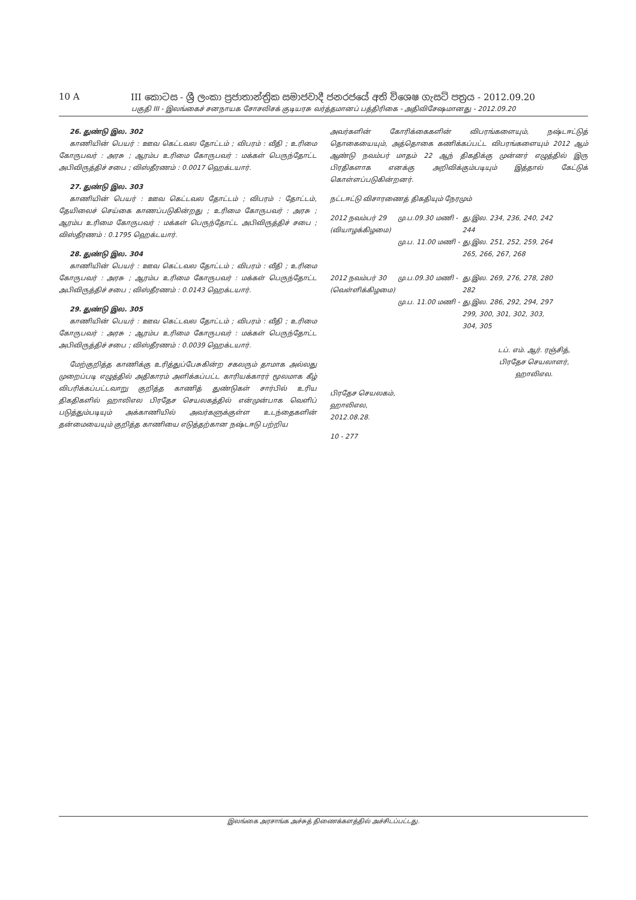10 A III කොටස - ශ්‍රී ලංකා ප්‍රජාතාන්ත්‍රික සමාජවාදී ජනරජයේ අති විශෙෂ ගැසට් පත්‍රය - 2012.09.20
பகுதி III - இலங்கைச் சனநாயக சோசலிசக் குடியரசு வர்த்தமானப் பத்திரிகை - அதிவிசேஷமானது - 2012.09.20
26. துண்டு இல. 302
காணியின் பெயர் : ஊவ கெட்டவல தோட்டம் ; விபரம் : வீதி ; உரிமை கோருபவர் : அரசு ; ஆரம்ப உரிமை கோருபவர் : மக்கள் பெருந்தோட்ட அபிவிருத்திச் சபை ; விஸ்தீரணம் : 0.0017 ஹெக்டயார்.
27. துண்டு இல. 303
காணியின் பெயர் : ஊவ கெட்டவல தோட்டம் ; விபரம் : தோட்டம், தேயிலைச் செய்கை காணப்படுகின்றது ; உரிமை கோருபவர் : அரசு ; ஆரம்ப உரிமை கோருபவர் : மக்கள் பெருந்தோட்ட அபிவிருத்திச் சபை ; விஸ்தீரணம் : 0.1795 ஹெக்டயார்.
28. துண்டு இல. 304
காணியின் பெயர் : ஊவ கெட்டவல தோட்டம் ; விபரம் : வீதி ; உரிமை கோருபவர் : அரசு ; ஆரம்ப உரிமை கோருபவர் : மக்கள் பெருந்தோட்ட அபிவிருத்திச் சபை ; விஸ்தீரணம் : 0.0143 ஹெக்டயார்.
29. துண்டு இல. 305
காணியின் பெயர் : ஊவ கெட்டவல தோட்டம் ; விபரம் : வீதி ; உரிமை கோருபவர் : அரசு ; ஆரம்ப உரிமை கோருபவர் : மக்கள் பெருந்தோட்ட அபிவிருத்திச் சபை ; விஸ்தீரணம் : 0.0039 ஹெக்டயார்.
மேற்குறித்த காணிக்கு உரித்துப்பேசுகின்ற சகலரும் தாமாக அல்லது முறைப்படி எழுத்தில் அதிகாரம் அளிக்கப்பட்ட காரியக்காரர் மூலமாக கீழ் விபரிக்கப்பட்டவாறு குறித்த காணித் துண்டுகள் சார்பில் உரிய திகதிகளில் ஹாலிஎல பிரதேச செயலகத்தில் என்முன்பாக வெளிப் படுத்தும்படியும் அக்காணியில் அவர்களுக்குள்ள உடந்தைகளின் தன்மையையும் குறித்த காணியை எடுத்தற்கான நஷ்டஈடு பற்றிய
அவர்களின் கோரிக்கைகளின் விபரங்களையும், நஷ்டஈட்டுத் தொகையையும், அத்தொகை கணிக்கப்பட்ட விபரங்களையும் 2012 ஆம் ஆண்டு நவம்பர் மாதம் 22 ஆந் திகதிக்கு முன்னர் எழுத்தில் இரு பிரதிகளாக எனக்கு அறிவிக்கும்படியும் இத்தால் கேட்டுக் கொள்ளப்படுகின்றனர்.
நட்டஈட்டு விசாரணைத் திகதியும் நேரமும்
| 2012 நவம்பர் 29 (வியாழக்கிழமை) | மு.ப.09.30 மணி - | து.இல. 234, 236, 240, 242 244 |
| | மு.ப. 11.00 மணி - | து.இல. 251, 252, 259, 264 265, 266, 267, 268 |
| 2012 நவம்பர் 30 (வெள்ளிக்கிழமை) | மு.ப.09.30 மணி - | து.இல. 269, 276, 278, 280 282 |
| | மு.ப. 11.00 மணி - | து.இல. 286, 292, 294, 297 299, 300, 301, 302, 303, 304, 305 |
டப். எம். ஆர். ரஞ்சித்,
பிரதேச செயலாளர்,
ஹாலிஎல.
பிரதேச செயலகம்,
ஹாலிஎல,
2012.08.28.
10 - 277
இலங்கை அரசாங்க அச்சுத் திணைக்களத்தில் அச்சிடப்பட்டது.